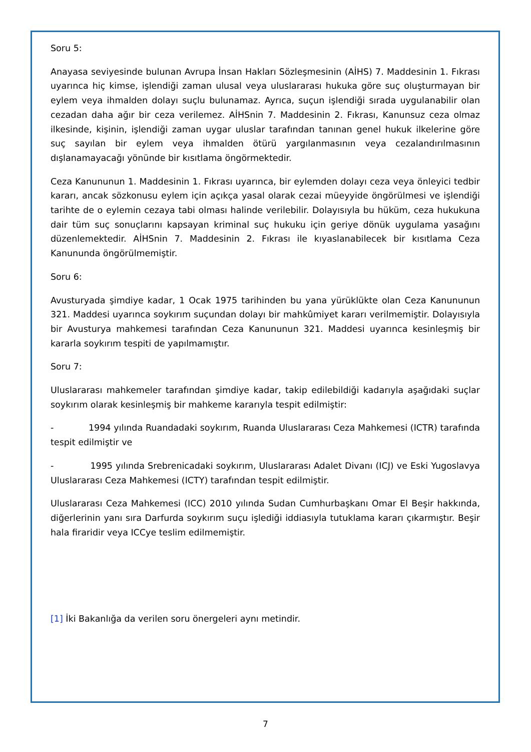Soru 5:
Anayasa seviyesinde bulunan Avrupa İnsan Hakları Sözleşmesinin (AİHS) 7. Maddesinin 1. Fıkrası uyarınca hiç kimse, işlendiği zaman ulusal veya uluslararası hukuka göre suç oluşturmayan bir eylem veya ihmalden dolayı suçlu bulunamaz. Ayrıca, suçun işlendiği sırada uygulanabilir olan cezadan daha ağır bir ceza verilemez. AİHSnin 7. Maddesinin 2. Fıkrası, Kanunsuz ceza olmaz ilkesinde, kişinin, işlendiği zaman uygar uluslar tarafından tanınan genel hukuk ilkelerine göre suç sayılan bir eylem veya ihmalden ötürü yargılanmasının veya cezalandırılmasının dışlanamayacağı yönünde bir kısıtlama öngörmektedir.
Ceza Kanununun 1. Maddesinin 1. Fıkrası uyarınca, bir eylemden dolayı ceza veya önleyici tedbir kararı, ancak sözkonusu eylem için açıkça yasal olarak cezai müeyyide öngörülmesi ve işlendiği tarihte de o eylemin cezaya tabi olması halinde verilebilir. Dolayısıyla bu hüküm, ceza hukukuna dair tüm suç sonuçlarını kapsayan kriminal suç hukuku için geriye dönük uygulama yasağını düzenlemektedir. AİHSnin 7. Maddesinin 2. Fıkrası ile kıyaslanabilecek bir kısıtlama Ceza Kanununda öngörülmemiştir.
Soru 6:
Avusturyada şimdiye kadar, 1 Ocak 1975 tarihinden bu yana yürüklükte olan Ceza Kanununun 321. Maddesi uyarınca soykırım suçundan dolayı bir mahkûmiyet kararı verilmemiştir. Dolayısıyla bir Avusturya mahkemesi tarafından Ceza Kanununun 321. Maddesi uyarınca kesinleşmiş bir kararla soykırım tespiti de yapılmamıştır.
Soru 7:
Uluslararası mahkemeler tarafından şimdiye kadar, takip edilebildiği kadarıyla aşağıdaki suçlar soykırım olarak kesinleşmiş bir mahkeme kararıyla tespit edilmiştir:
- 1994 yılında Ruandadaki soykırım, Ruanda Uluslararası Ceza Mahkemesi (ICTR) tarafında tespit edilmiştir ve
- 1995 yılında Srebrenicadaki soykırım, Uluslararası Adalet Divanı (ICJ) ve Eski Yugoslavya Uluslararası Ceza Mahkemesi (ICTY) tarafından tespit edilmiştir.
Uluslararası Ceza Mahkemesi (ICC) 2010 yılında Sudan Cumhurbaşkanı Omar El Beşir hakkında, diğerlerinin yanı sıra Darfurda soykırım suçu işlediği iddiasıyla tutuklama kararı çıkarmıştır. Beşir hala firaridir veya ICCye teslim edilmemiştir.
[1] İki Bakanlığa da verilen soru önergeleri aynı metindir.
7